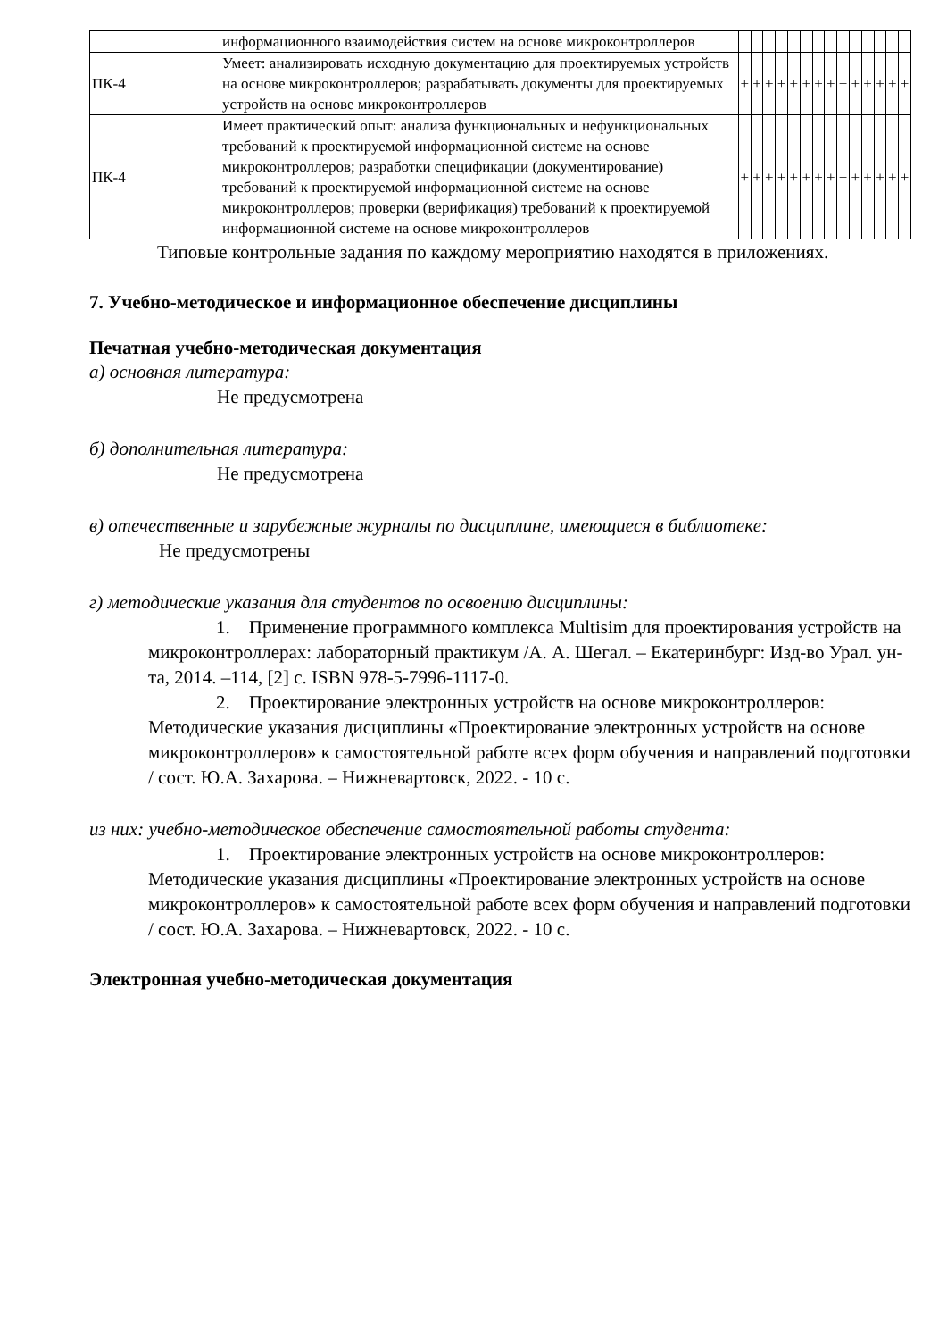| | информационного взаимодействия систем на основе микроконтроллеров | | | | | | | | | | | | | | |
| ПК-4 | Умеет: анализировать исходную документацию для проектируемых устройств на основе микроконтроллеров; разрабатывать документы для проектируемых устройств на основе микроконтроллеров | + | + | + | + | + | + | + | + | + | + | + | + | + | + |
| ПК-4 | Имеет практический опыт: анализа функциональных и нефункциональных требований к проектируемой информационной системе на основе микроконтроллеров; разработки спецификации (документирование) требований к проектируемой информационной системе на основе микроконтроллеров; проверки (верификация) требований к проектируемой информационной системе на основе микроконтроллеров | + | + | + | + | + | + | + | + | + | + | + | + | + | + |
Типовые контрольные задания по каждому мероприятию находятся в приложениях.
7. Учебно-методическое и информационное обеспечение дисциплины
Печатная учебно-методическая документация
а) основная литература:
Не предусмотрена
б) дополнительная литература:
Не предусмотрена
в) отечественные и зарубежные журналы по дисциплине, имеющиеся в библиотеке:
Не предусмотрены
г) методические указания для студентов по освоению дисциплины:
1. Применение программного комплекса Multisim для проектирования устройств на микроконтроллерах: лабораторный практикум /А. А. Шегал. – Екатеринбург: Изд-во Урал. ун-та, 2014. –114, [2] с. ISBN 978-5-7996-1117-0.
2. Проектирование электронных устройств на основе микроконтроллеров: Методические указания дисциплины «Проектирование электронных устройств на основе микроконтроллеров» к самостоятельной работе всех форм обучения и направлений подготовки / сост. Ю.А. Захарова. – Нижневартовск, 2022. - 10 с.
из них: учебно-методическое обеспечение самостоятельной работы студента:
1. Проектирование электронных устройств на основе микроконтроллеров: Методические указания дисциплины «Проектирование электронных устройств на основе микроконтроллеров» к самостоятельной работе всех форм обучения и направлений подготовки / сост. Ю.А. Захарова. – Нижневартовск, 2022. - 10 с.
Электронная учебно-методическая документация